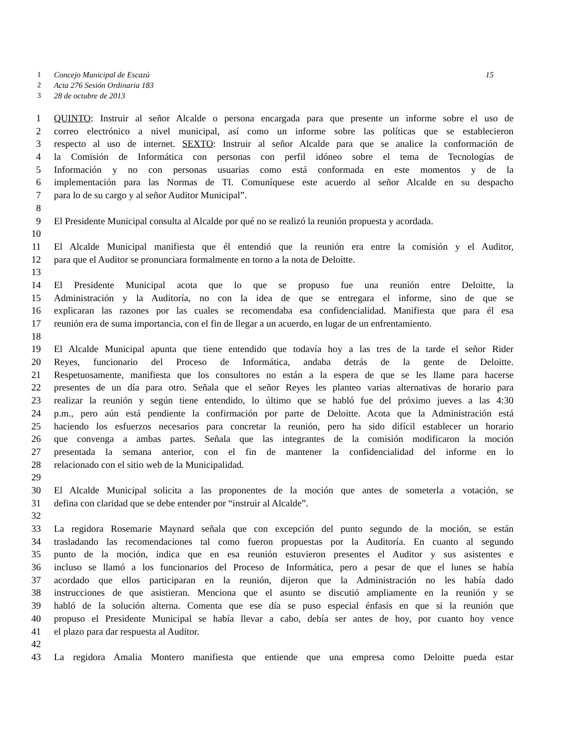1 Concejo Municipal de Escazú 15
2 Acta 276 Sesión Ordinaria 183
3 28 de octubre de 2013
1 QUINTO: Instruir al señor Alcalde o persona encargada para que presente un informe sobre el uso de
2 correo electrónico a nivel municipal, así como un informe sobre las políticas que se establecieron
3 respecto al uso de internet. SEXTO: Instruir al señor Alcalde para que se analice la conformación de
4 la Comisión de Informática con personas con perfil idóneo sobre el tema de Tecnologías de
5 Información y no con personas usuarias como está conformada en este momentos y de la
6 implementación para las Normas de TI. Comuníquese este acuerdo al señor Alcalde en su despacho
7 para lo de su cargo y al señor Auditor Municipal”.
8
9 El Presidente Municipal consulta al Alcalde por qué no se realizó la reunión propuesta y acordada.
10
11 El Alcalde Municipal manifiesta que él entendió que la reunión era entre la comisión y el Auditor,
12 para que el Auditor se pronunciara formalmente en torno a la nota de Deloitte.
13
14 El Presidente Municipal acota que lo que se propuso fue una reunión entre Deloitte, la
15 Administración y la Auditoría, no con la idea de que se entregara el informe, sino de que se
16 explicaran las razones por las cuales se recomendaba esa confidencialidad. Manifiesta que para él esa
17 reunión era de suma importancia, con el fin de llegar a un acuerdo, en lugar de un enfrentamiento.
18
19 El Alcalde Municipal apunta que tiene entendido que todavía hoy a las tres de la tarde el señor Rider
20 Reyes, funcionario del Proceso de Informática, andaba detrás de la gente de Deloitte.
21 Respetuosamente, manifiesta que los consultores no están a la espera de que se les llame para hacerse
22 presentes de un día para otro. Señala que el señor Reyes les planteo varias alternativas de horario para
23 realizar la reunión y según tiene entendido, lo último que se habló fue del próximo jueves a las 4:30
24 p.m., pero aún está pendiente la confirmación por parte de Deloitte. Acota que la Administración está
25 haciendo los esfuerzos necesarios para concretar la reunión, pero ha sido difícil establecer un horario
26 que convenga a ambas partes. Señala que las integrantes de la comisión modificaron la moción
27 presentada la semana anterior, con el fin de mantener la confidencialidad del informe en lo
28 relacionado con el sitio web de la Municipalidad.
29
30 El Alcalde Municipal solicita a las proponentes de la moción que antes de someterla a votación, se
31 defina con claridad que se debe entender por “instruir al Alcalde”.
32
33 La regidora Rosemarie Maynard señala que con excepción del punto segundo de la moción, se están
34 trasladando las recomendaciones tal como fueron propuestas por la Auditoría. En cuanto al segundo
35 punto de la moción, indica que en esa reunión estuvieron presentes el Auditor y sus asistentes e
36 incluso se llamó a los funcionarios del Proceso de Informática, pero a pesar de que el lunes se había
37 acordado que ellos participaran en la reunión, dijeron que la Administración no les había dado
38 instrucciones de que asistieran. Menciona que el asunto se discutió ampliamente en la reunión y se
39 habló de la solución alterna. Comenta que ese día se puso especial énfasis en que si la reunión que
40 propuso el Presidente Municipal se había llevar a cabo, debía ser antes de hoy, por cuanto hoy vence
41 el plazo para dar respuesta al Auditor.
42
43 La regidora Amalia Montero manifiesta que entiende que una empresa como Deloitte pueda estar